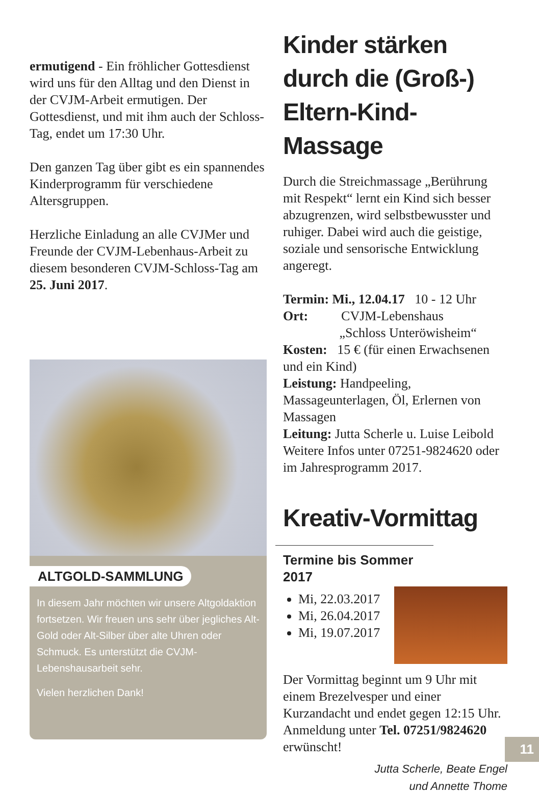ermutigend - Ein fröhlicher Gottesdienst wird uns für den Alltag und den Dienst in der CVJM-Arbeit ermutigen. Der Gottesdienst, und mit ihm auch der Schloss-Tag, endet um 17:30 Uhr.
Den ganzen Tag über gibt es ein spannendes Kinderprogramm für verschiedene Altersgruppen.
Herzliche Einladung an alle CVJMer und Freunde der CVJM-Lebenhaus-Arbeit zu diesem besonderen CVJM-Schloss-Tag am 25. Juni 2017.
ALTGOLD-SAMMLUNG
In diesem Jahr möchten wir unsere Altgoldaktion fortsetzen. Wir freuen uns sehr über jegliches Alt-Gold oder Alt-Silber über alte Uhren oder Schmuck. Es unterstützt die CVJM-Lebenshausarbeit sehr.
Vielen herzlichen Dank!
Kinder stärken durch die (Groß-) Eltern-Kind-Massage
Durch die Streichmassage „Berührung mit Respekt“ lernt ein Kind sich besser abzugrenzen, wird selbstbewusster und ruhiger. Dabei wird auch die geistige, soziale und sensorische Entwicklung angeregt.
Termin: Mi., 12.04.17 10 - 12 Uhr
Ort: CVJM-Lebenshaus
„Schloss Unteröwisheim“
Kosten: 15 € (für einen Erwachsenen und ein Kind)
Leistung: Handpeeling, Massageunterlagen, Öl, Erlernen von Massagen
Leitung: Jutta Scherle u. Luise Leibold
Weitere Infos unter 07251-9824620 oder im Jahresprogramm 2017.
Kreativ-Vormittag
Termine bis Sommer 2017
Mi, 22.03.2017
Mi, 26.04.2017
Mi, 19.07.2017
Der Vormittag beginnt um 9 Uhr mit einem Brezelvesper und einer Kurzandacht und endet gegen 12:15 Uhr. Anmeldung unter Tel. 07251/9824620 erwünscht!
Jutta Scherle, Beate Engel
und Annette Thome
11